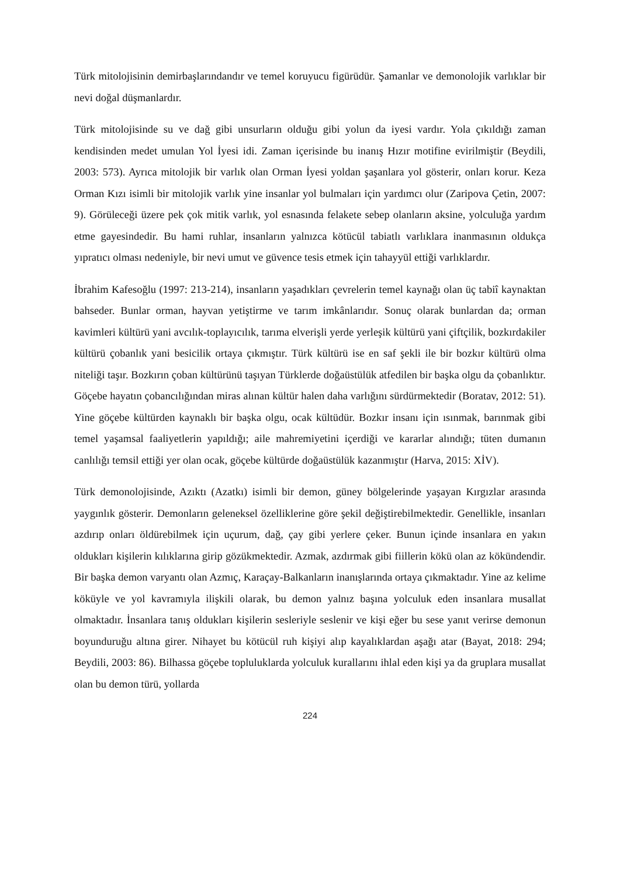Türk mitolojisinin demirbaşlarındandır ve temel koruyucu figürüdür. Şamanlar ve demonolojik varlıklar bir nevi doğal düşmanlardır.
Türk mitolojisinde su ve dağ gibi unsurların olduğu gibi yolun da iyesi vardır. Yola çıkıldığı zaman kendisinden medet umulan Yol İyesi idi. Zaman içerisinde bu inanış Hızır motifine evirilmiştir (Beydili, 2003: 573). Ayrıca mitolojik bir varlık olan Orman İyesi yoldan şaşanlara yol gösterir, onları korur. Keza Orman Kızı isimli bir mitolojik varlık yine insanlar yol bulmaları için yardımcı olur (Zaripova Çetin, 2007: 9). Görüleceği üzere pek çok mitik varlık, yol esnasında felakete sebep olanların aksine, yolculuğa yardım etme gayesindedir. Bu hami ruhlar, insanların yalnızca kötücül tabiatlı varlıklara inanmasının oldukça yıpratıcı olması nedeniyle, bir nevi umut ve güvence tesis etmek için tahayyül ettiği varlıklardır.
İbrahim Kafesoğlu (1997: 213-214), insanların yaşadıkları çevrelerin temel kaynağı olan üç tabiî kaynaktan bahseder. Bunlar orman, hayvan yetiştirme ve tarım imkânlarıdır. Sonuç olarak bunlardan da; orman kavimleri kültürü yani avcılık-toplayıcılık, tarıma elverişli yerde yerleşik kültürü yani çiftçilik, bozkırdakiler kültürü çobanlık yani besicilik ortaya çıkmıştır. Türk kültürü ise en saf şekli ile bir bozkır kültürü olma niteliği taşır. Bozkırın çoban kültürünü taşıyan Türklerde doğaüstülük atfedilen bir başka olgu da çobanlıktır. Göçebe hayatın çobancılığından miras alınan kültür halen daha varlığını sürdürmektedir (Boratav, 2012: 51). Yine göçebe kültürden kaynaklı bir başka olgu, ocak kültüdür. Bozkır insanı için ısınmak, barınmak gibi temel yaşamsal faaliyetlerin yapıldığı; aile mahremiyetini içerdiği ve kararlar alındığı; tüten dumanın canlılığı temsil ettiği yer olan ocak, göçebe kültürde doğaüstülük kazanmıştır (Harva, 2015: XİV).
Türk demonolojisinde, Azıktı (Azatkı) isimli bir demon, güney bölgelerinde yaşayan Kırgızlar arasında yaygınlık gösterir. Demonların geleneksel özelliklerine göre şekil değiştirebilmektedir. Genellikle, insanları azdırıp onları öldürebilmek için uçurum, dağ, çay gibi yerlere çeker. Bunun içinde insanlara en yakın oldukları kişilerin kılıklarına girip gözükmektedir. Azmak, azdırmak gibi fiillerin kökü olan az kökündendir. Bir başka demon varyantı olan Azmıç, Karaçay-Balkanların inanışlarında ortaya çıkmaktadır. Yine az kelime köküyle ve yol kavramıyla ilişkili olarak, bu demon yalnız başına yolculuk eden insanlara musallat olmaktadır. İnsanlara tanış oldukları kişilerin sesleriyle seslenir ve kişi eğer bu sese yanıt verirse demonun boyunduruğu altına girer. Nihayet bu kötücül ruh kişiyi alıp kayalıklardan aşağı atar (Bayat, 2018: 294; Beydili, 2003: 86). Bilhassa göçebe topluluklarda yolculuk kurallarını ihlal eden kişi ya da gruplara musallat olan bu demon türü, yollarda
224